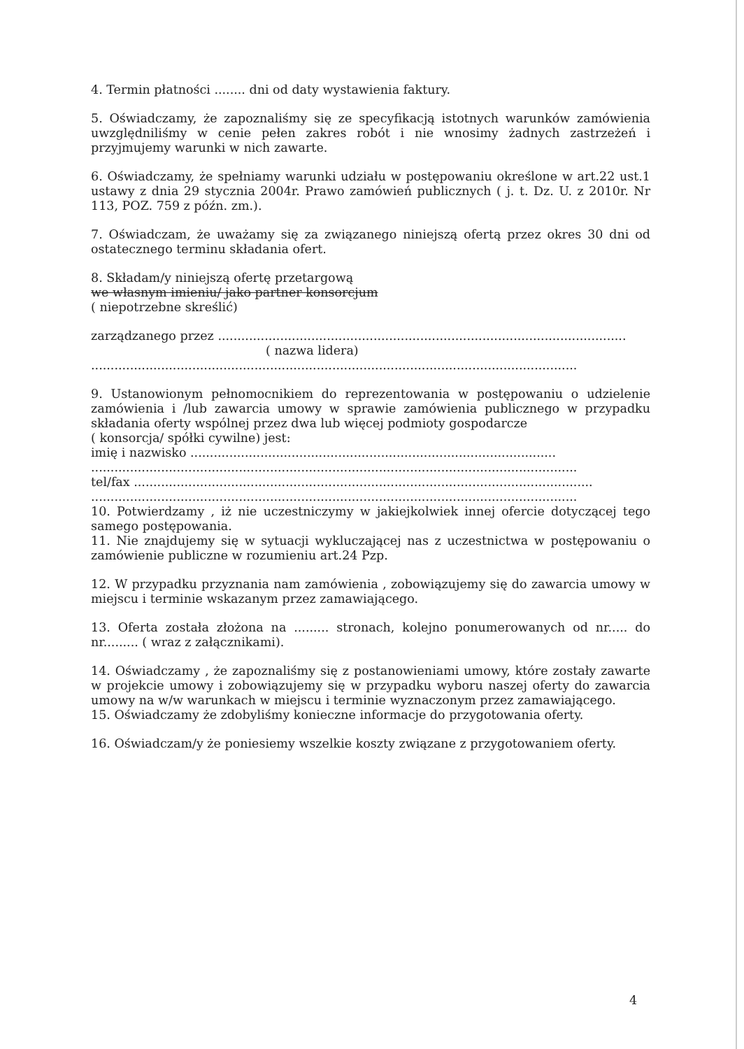4. Termin płatności ........ dni od daty wystawienia faktury.
5. Oświadczamy, że zapoznaliśmy się ze specyfikacją istotnych warunków zamówienia uwzględniliśmy w cenie pełen zakres robót i nie wnosimy żadnych zastrzeżeń i przyjmujemy warunki w nich zawarte.
6. Oświadczamy, że spełniamy warunki udziału w postępowaniu określone w art.22 ust.1 ustawy z dnia 29 stycznia 2004r. Prawo zamówień publicznych ( j. t. Dz. U. z 2010r. Nr 113, POZ. 759 z późn. zm.).
7. Oświadczam, że uważamy się za związanego niniejszą ofertą przez okres 30 dni od ostatecznego terminu składania ofert.
8. Składam/y niniejszą ofertę przetargową
we własnym imieniu/ jako partner konsorcjum
( niepotrzebne skreślić)
zarządzanego przez .........................................................................................................
( nazwa lidera)
.............................................................................................................................
9. Ustanowionym pełnomocnikiem do reprezentowania w postępowaniu o udzielenie zamówienia i /lub zawarcia umowy w sprawie zamówienia publicznego w przypadku składania oferty wspólnej przez dwa lub więcej podmioty gospodarcze
( konsorcja/ spółki cywilne) jest:
imię i nazwisko ..............................................................................................
.............................................................................................................................
tel/fax ......................................................................................................................
.............................................................................................................................
10. Potwierdzamy , iż nie uczestniczymy w jakiejkolwiek innej ofercie dotyczącej tego samego postępowania.
11. Nie znajdujemy się w sytuacji wykluczającej nas z uczestnictwa w postępowaniu o zamówienie publiczne w rozumieniu art.24 Pzp.
12. W przypadku przyznania nam zamówienia , zobowiązujemy się do zawarcia umowy w miejscu i terminie wskazanym przez zamawiającego.
13. Oferta została złożona na ......... stronach, kolejno ponumerowanych od nr..... do nr......... ( wraz z załącznikami).
14. Oświadczamy , że zapoznaliśmy się z postanowieniami umowy, które zostały zawarte w projekcie umowy i zobowiązujemy się w przypadku wyboru naszej oferty do zawarcia umowy na w/w warunkach w miejscu i terminie wyznaczonym przez zamawiającego.
15. Oświadczamy że zdobyliśmy konieczne informacje do przygotowania oferty.
16. Oświadczam/y że poniesiemy wszelkie koszty związane z przygotowaniem oferty.
4